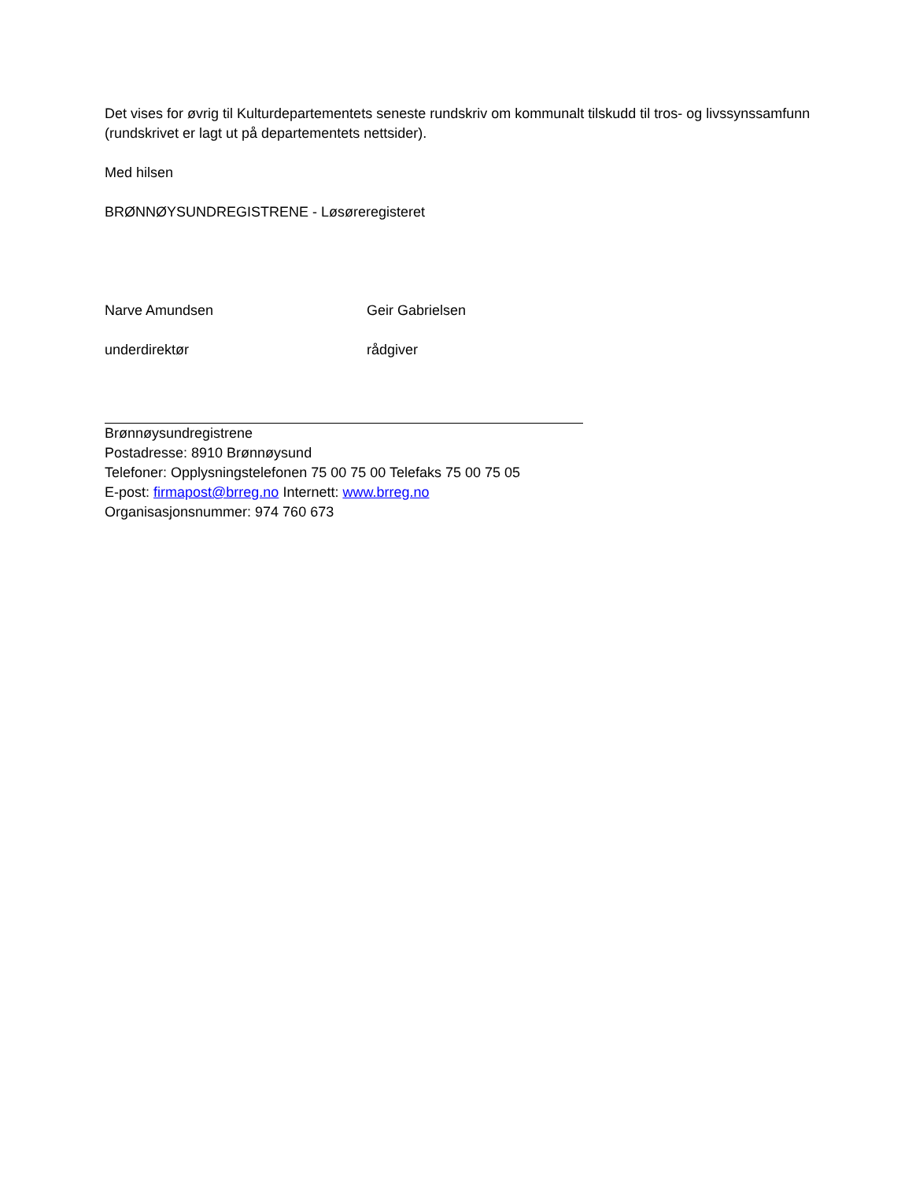Det vises for øvrig til Kulturdepartementets seneste rundskriv om kommunalt tilskudd til tros- og livssynssamfunn (rundskrivet er lagt ut på departementets nettsider).
Med hilsen
BRØNNØYSUNDREGISTRENE - Løsøreregisteret
Narve Amundsen Geir Gabrielsen
underdirektør rådgiver
Brønnøysundregistrene
Postadresse: 8910 Brønnøysund
Telefoner: Opplysningstelefonen 75 00 75 00 Telefaks 75 00 75 05
E-post: firmapost@brreg.no Internett: www.brreg.no
Organisasjonsnummer: 974 760 673